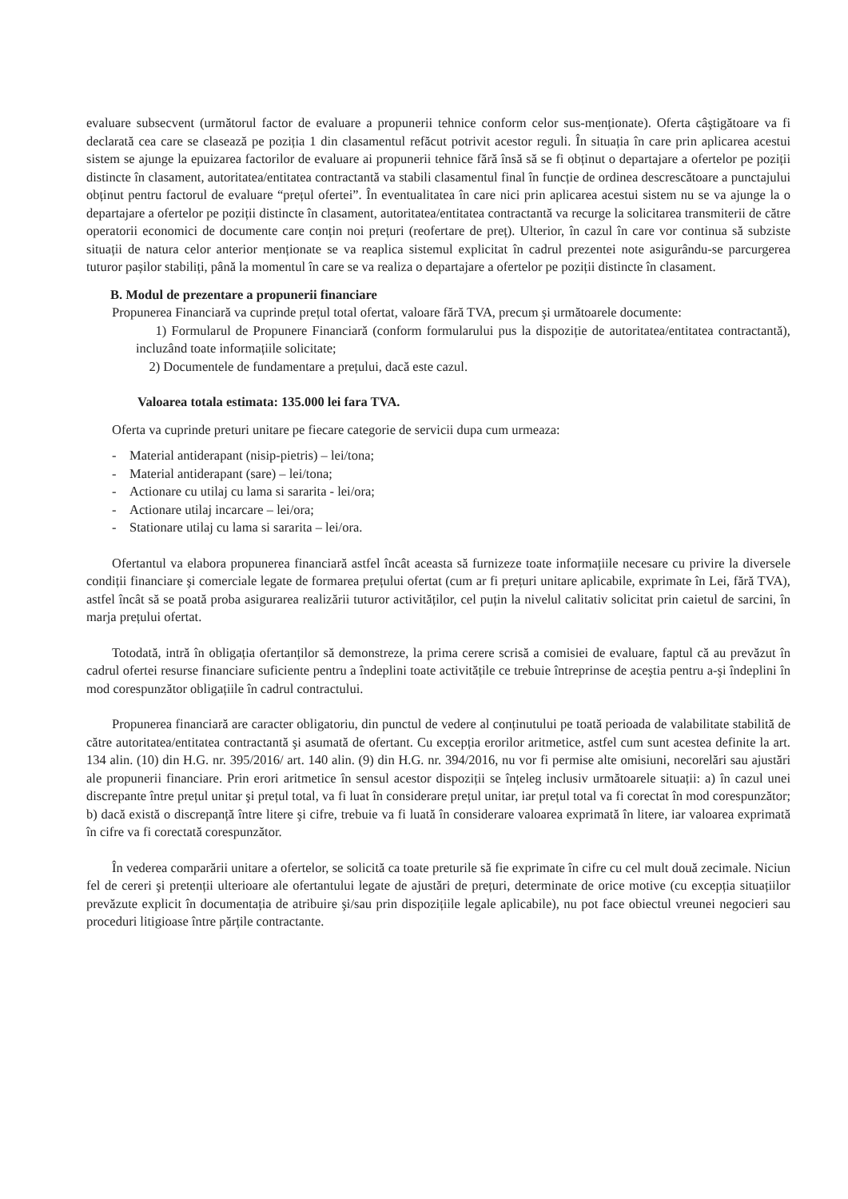evaluare subsecvent (următorul factor de evaluare a propunerii tehnice conform celor sus-menționate). Oferta câştigătoare va fi declarată cea care se clasează pe poziția 1 din clasamentul refăcut potrivit acestor reguli. În situația în care prin aplicarea acestui sistem se ajunge la epuizarea factorilor de evaluare ai propunerii tehnice fără însă să se fi obținut o departajare a ofertelor pe poziții distincte în clasament, autoritatea/entitatea contractantă va stabili clasamentul final în funcție de ordinea descrescătoare a punctajului obținut pentru factorul de evaluare “prețul ofertei”. În eventualitatea în care nici prin aplicarea acestui sistem nu se va ajunge la o departajare a ofertelor pe poziții distincte în clasament, autoritatea/entitatea contractantă va recurge la solicitarea transmiterii de către operatorii economici de documente care conțin noi prețuri (reofertare de preț). Ulterior, în cazul în care vor continua să subziste situații de natura celor anterior menționate se va reaplica sistemul explicitat în cadrul prezentei note asigurându-se parcurgerea tuturor pașilor stabiliți, până la momentul în care se va realiza o departajare a ofertelor pe poziții distincte în clasament.
B. Modul de prezentare a propunerii financiare
Propunerea Financiară va cuprinde prețul total ofertat, valoare fără TVA, precum şi următoarele documente:
1) Formularul de Propunere Financiară (conform formularului pus la dispoziție de autoritatea/entitatea contractantă), incluzând toate informațiile solicitate;
2) Documentele de fundamentare a prețului, dacă este cazul.
Valoarea totala estimata: 135.000 lei fara TVA.
Oferta va cuprinde preturi unitare pe fiecare categorie de servicii dupa cum urmeaza:
- Material antiderapant (nisip-pietris) – lei/tona;
- Material antiderapant (sare) – lei/tona;
- Actionare cu utilaj cu lama si sararita - lei/ora;
- Actionare utilaj incarcare – lei/ora;
- Stationare utilaj cu lama si sararita – lei/ora.
Ofertantul va elabora propunerea financiară astfel încât aceasta să furnizeze toate informațiile necesare cu privire la diversele condiții financiare şi comerciale legate de formarea prețului ofertat (cum ar fi prețuri unitare aplicabile, exprimate în Lei, fără TVA), astfel încât să se poată proba asigurarea realizării tuturor activităților, cel puțin la nivelul calitativ solicitat prin caietul de sarcini, în marja prețului ofertat.
Totodată, intră în obligația ofertanților să demonstreze, la prima cerere scrisă a comisiei de evaluare, faptul că au prevăzut în cadrul ofertei resurse financiare suficiente pentru a îndeplini toate activitățile ce trebuie întreprinse de aceştia pentru a-şi îndeplini în mod corespunzător obligațiile în cadrul contractului.
Propunerea financiară are caracter obligatoriu, din punctul de vedere al conținutului pe toată perioada de valabilitate stabilită de către autoritatea/entitatea contractantă şi asumată de ofertant. Cu excepția erorilor aritmetice, astfel cum sunt acestea definite la art. 134 alin. (10) din H.G. nr. 395/2016/ art. 140 alin. (9) din H.G. nr. 394/2016, nu vor fi permise alte omisiuni, necorelări sau ajustări ale propunerii financiare. Prin erori aritmetice în sensul acestor dispoziții se înțeleg inclusiv următoarele situații: a) în cazul unei discrepante între prețul unitar şi prețul total, va fi luat în considerare prețul unitar, iar prețul total va fi corectat în mod corespunzător; b) dacă există o discrepanță între litere şi cifre, trebuie va fi luată în considerare valoarea exprimată în litere, iar valoarea exprimată în cifre va fi corectată corespunzător.
În vederea comparării unitare a ofertelor, se solicită ca toate preturile să fie exprimate în cifre cu cel mult două zecimale. Niciun fel de cereri şi pretenții ulterioare ale ofertantului legate de ajustări de prețuri, determinate de orice motive (cu excepția situațiilor prevăzute explicit în documentația de atribuire şi/sau prin dispozițiile legale aplicabile), nu pot face obiectul vreunei negocieri sau proceduri litigioase între părțile contractante.